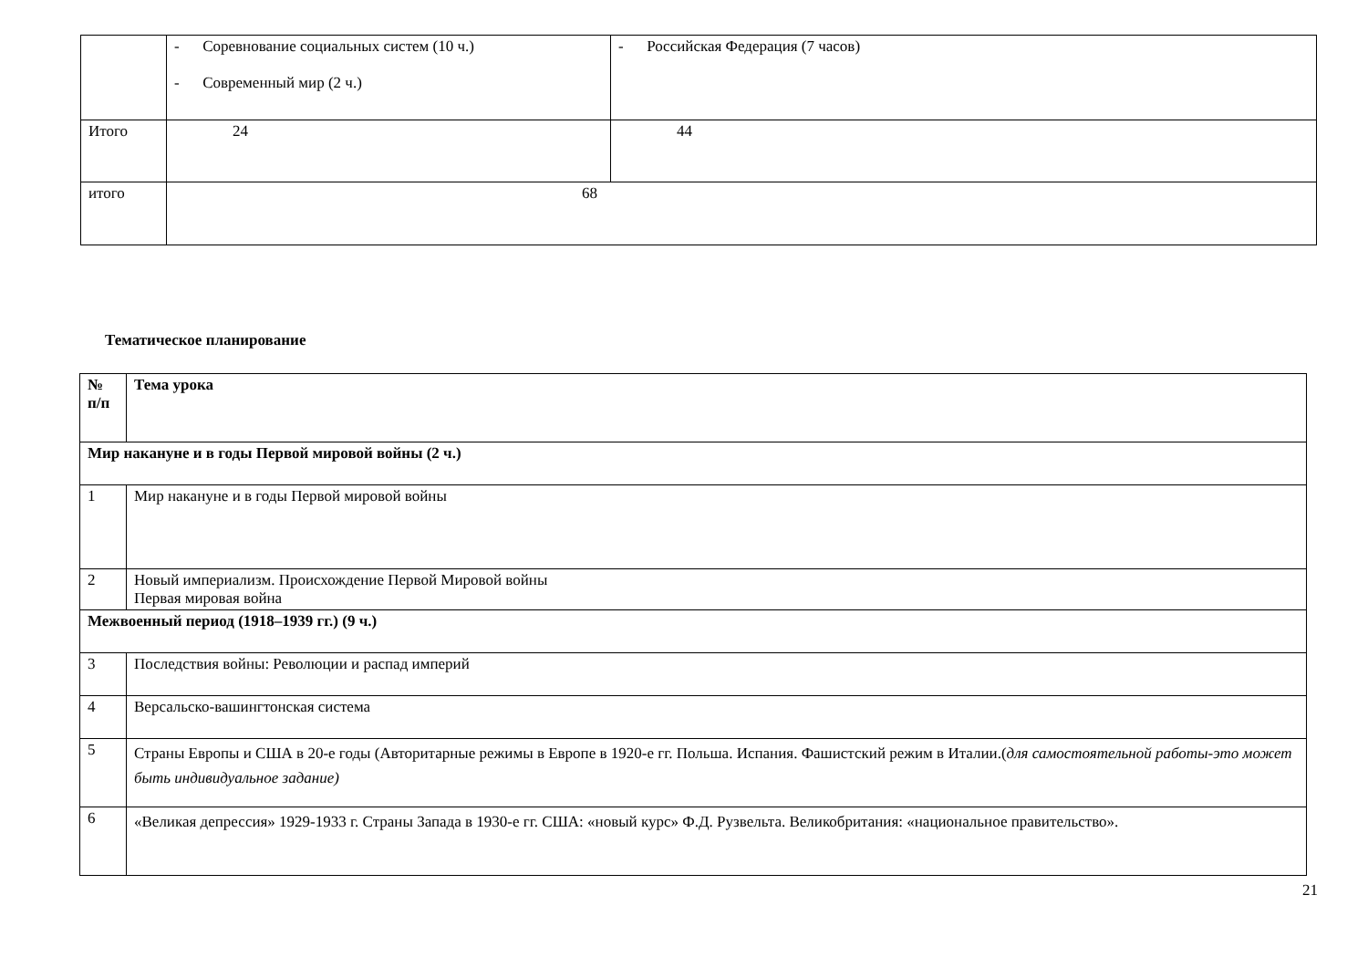| | - Соревнование социальных систем (10 ч.) - Современный мир (2 ч.) | - Российская Федерация (7 часов) |
| Итого | 24 | 44 |
| итого | 68 | |
Тематическое планирование
| № п/п | Тема урока |
| --- | --- |
| Мир накануне и в годы Первой мировой войны (2 ч.) | |
| 1 | Мир накануне и в годы Первой мировой войны |
| 2 | Новый империализм. Происхождение Первой Мировой войны Первая мировая война |
| Межвоенный период (1918–1939 гг.) (9 ч.) | |
| 3 | Последствия войны: Революции и распад империй |
| 4 | Версальско-вашингтонская система |
| 5 | Страны Европы и США в 20-е годы (Авторитарные режимы в Европе в 1920-е гг. Польша. Испания. Фашистский режим в Италии.( для самостоятельной работы-это может быть индивидуальное задание) |
| 6 | «Великая депрессия» 1929-1933 г. Страны Запада в 1930-е гг. США: «новый курс» Ф.Д. Рузвельта. Великобритания: «национальное правительство». |
21